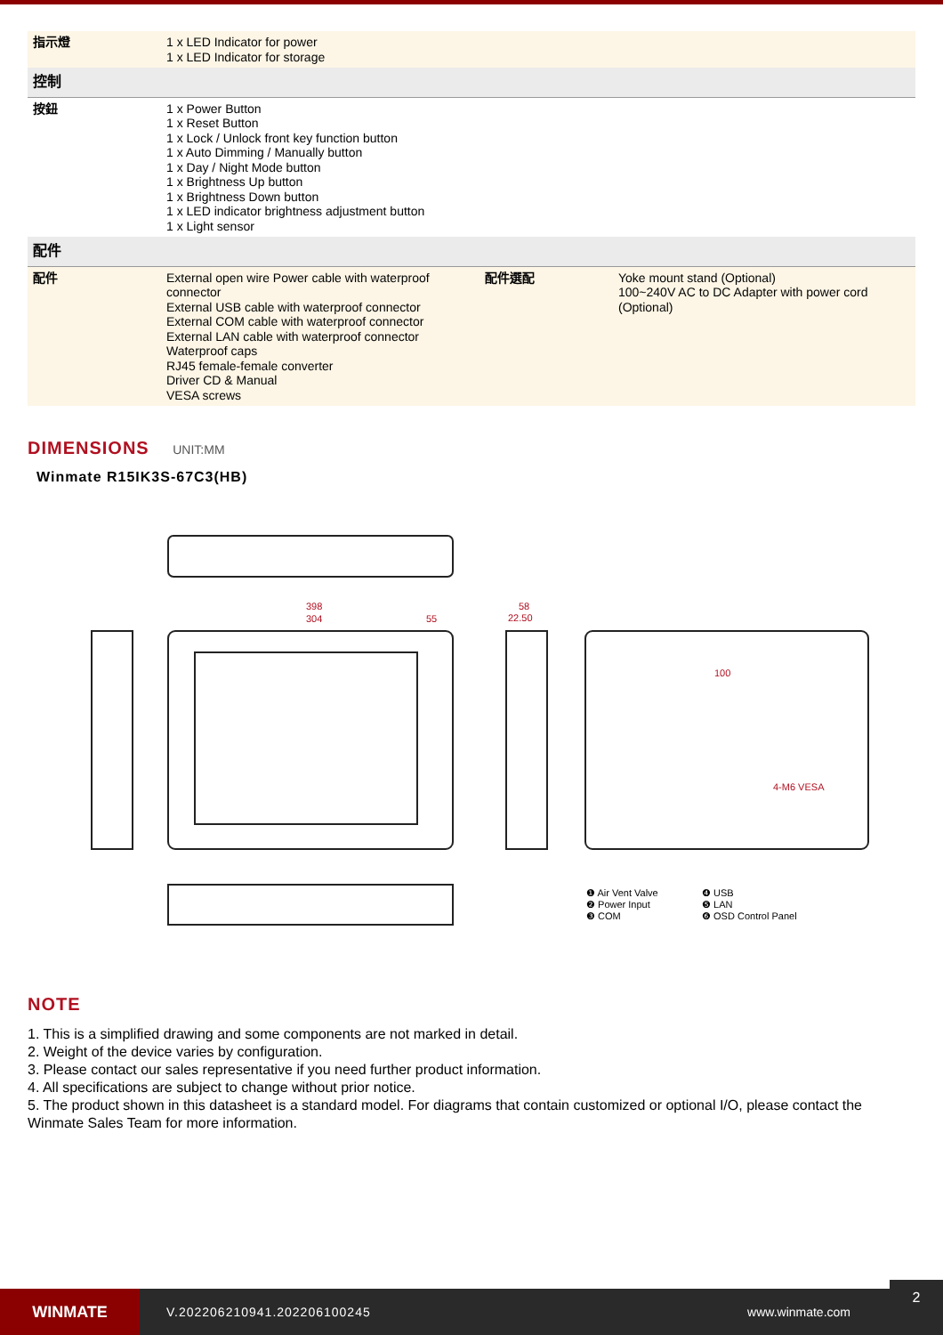| 指示燈 | 1 x LED Indicator for power 1 x LED Indicator for storage | | |
| 控制 | | | |
| 按鈕 | 1 x Power Button 1 x Reset Button 1 x Lock / Unlock front key function button 1 x Auto Dimming / Manually button 1 x Day / Night Mode button 1 x Brightness Up button 1 x Brightness Down button 1 x LED indicator brightness adjustment button 1 x Light sensor | | |
| 配件 | | | |
| 配件 | External open wire Power cable with waterproof connector External USB cable with waterproof connector External COM cable with waterproof connector External LAN cable with waterproof connector Waterproof caps RJ45 female-female converter Driver CD & Manual VESA screws | 配件選配 | Yoke mount stand (Optional) 100~240V AC to DC Adapter with power cord (Optional) |
DIMENSIONS UNIT:MM
Winmate R15IK3S-67C3(HB)
398
304
55
58
22.50
100
4-M6 VESA
❶ Air Vent Valve
❷ Power Input
❸ COM
❹ USB
❺ LAN
❻ OSD Control Panel
NOTE
1. This is a simplified drawing and some components are not marked in detail.
2. Weight of the device varies by configuration.
3. Please contact our sales representative if you need further product information.
4. All specifications are subject to change without prior notice.
5. The product shown in this datasheet is a standard model. For diagrams that contain customized or optional I/O, please contact the Winmate Sales Team for more information.
WINMATE
V.202206210941.202206100245 www.winmate.com
2